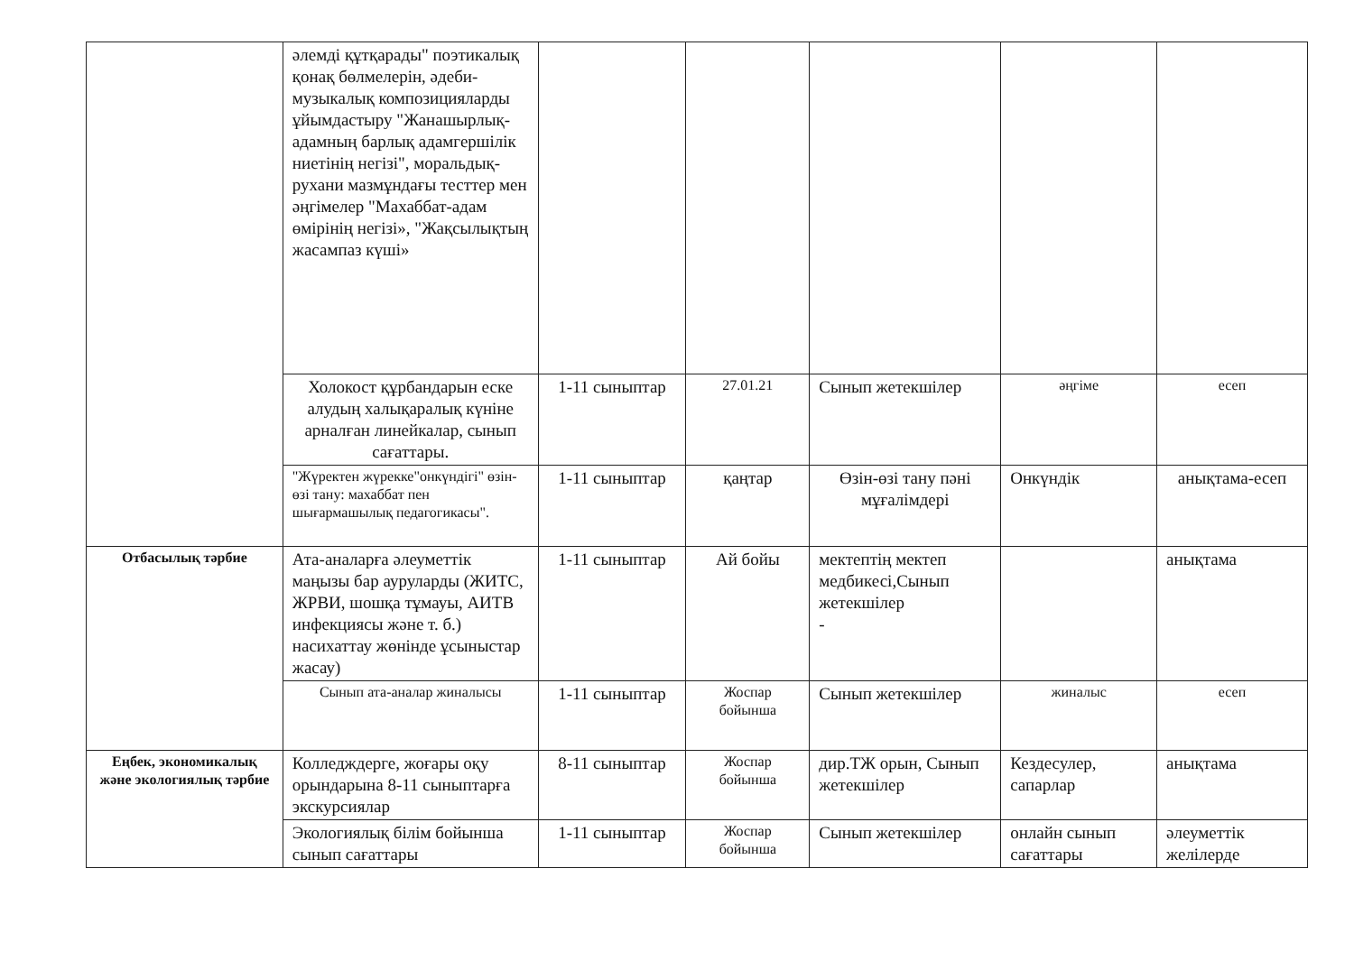| | әлемді құтқарады" поэтикалық қонақ бөлмелерін, әдеби-музыкалық композицияларды ұйымдастыру "Жанашырлық-адамның барлық адамгершілік ниетінің негізі", моральдық-рухани мазмұндағы тесттер мен әңгімелер "Махаббат-адам өмірінің негізі», "Жақсылықтың жасампаз күші» | | | | | |
| | Холокост құрбандарын еске алудың халықаралық күніне арналған линейкалар, сынып сағаттары. | 1-11 сыныптар | 27.01.21 | Сынып жетекшілер | әңгіме | есеп |
| | "Жүректен жүрекке"онкүндігі" өзін-өзі тану: махаббат пен шығармашылық педагогикасы". | 1-11 сыныптар | қаңтар | Өзін-өзі тану пәні мұғалімдері | Онкүндік | анықтама-есеп |
| Отбасылық тәрбие | Ата-аналарға әлеуметтік маңызы бар ауруларды (ЖИТС, ЖРВИ, шошқа тұмауы, АИТВ инфекциясы және т. б.) насихаттау жөнінде ұсыныстар жасау) | 1-11 сыныптар | Ай бойы | мектептің мектеп медбикесі,Сынып жетекшілер - | | анықтама |
| | Сынып ата-аналар жиналысы | 1-11 сыныптар | Жоспар бойынша | Сынып жетекшілер | жиналыс | есеп |
| Еңбек, экономикалық және экологиялық тәрбие | Колледждерге, жоғары оқу орындарына 8-11 сыныптарға экскурсиялар | 8-11 сыныптар | Жоспар бойынша | дир.ТЖ орын, Сынып жетекшілер | Кездесулер, сапарлар | анықтама |
| | Экологиялық білім бойынша сынып сағаттары | 1-11 сыныптар | Жоспар бойынша | Сынып жетекшілер | онлайн сынып сағаттары | әлеуметтік желілерде |